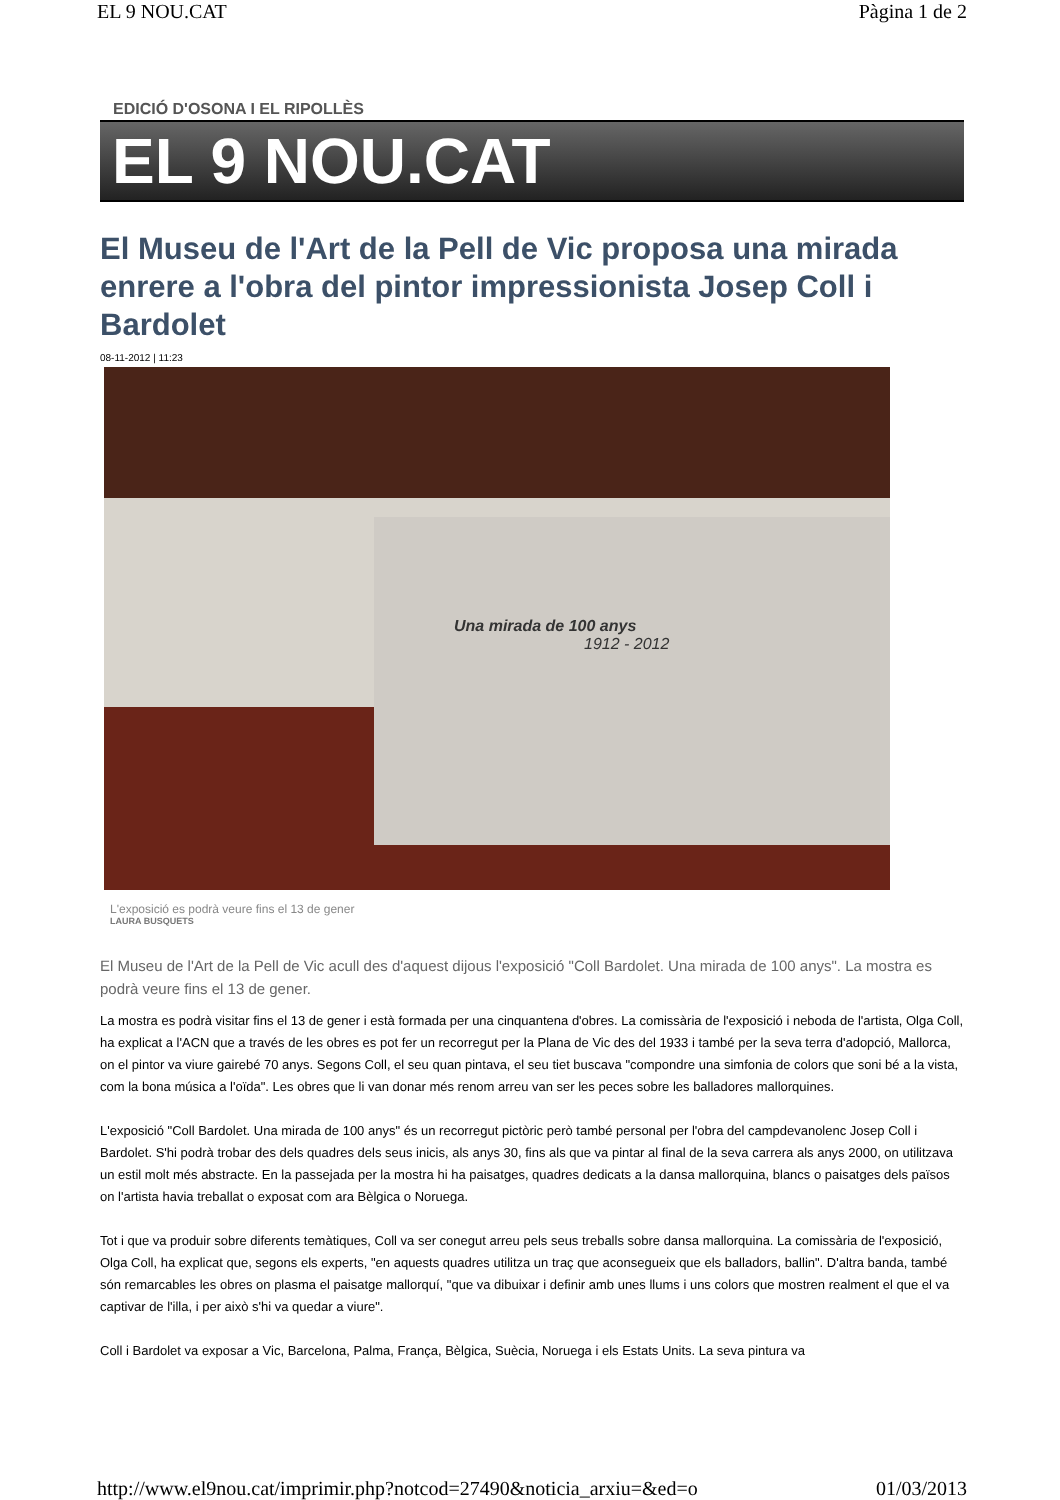EL 9 NOU.CAT Pàgina 1 de 2
EDICIÓ D'OSONA I EL RIPOLLÈS
EL 9 NOU.CAT
El Museu de l'Art de la Pell de Vic proposa una mirada enrere a l'obra del pintor impressionista Josep Coll i Bardolet
08-11-2012 | 11:23
Una mirada de 100 anys
1912 - 2012
L'exposició es podrà veure fins el 13 de gener
LAURA BUSQUETS
El Museu de l'Art de la Pell de Vic acull des d'aquest dijous l'exposició "Coll Bardolet. Una mirada de 100 anys". La mostra es podrà veure fins el 13 de gener.
La mostra es podrà visitar fins el 13 de gener i està formada per una cinquantena d'obres. La comissària de l'exposició i neboda de l'artista, Olga Coll, ha explicat a l'ACN que a través de les obres es pot fer un recorregut per la Plana de Vic des del 1933 i també per la seva terra d'adopció, Mallorca, on el pintor va viure gairebé 70 anys. Segons Coll, el seu quan pintava, el seu tiet buscava "compondre una simfonia de colors que soni bé a la vista, com la bona música a l'oïda". Les obres que li van donar més renom arreu van ser les peces sobre les balladores mallorquines.
L'exposició "Coll Bardolet. Una mirada de 100 anys" és un recorregut pictòric però també personal per l'obra del campdevanolenc Josep Coll i Bardolet. S'hi podrà trobar des dels quadres dels seus inicis, als anys 30, fins als que va pintar al final de la seva carrera als anys 2000, on utilitzava un estil molt més abstracte. En la passejada per la mostra hi ha paisatges, quadres dedicats a la dansa mallorquina, blancs o paisatges dels països on l'artista havia treballat o exposat com ara Bèlgica o Noruega.
Tot i que va produir sobre diferents temàtiques, Coll va ser conegut arreu pels seus treballs sobre dansa mallorquina. La comissària de l'exposició, Olga Coll, ha explicat que, segons els experts, "en aquests quadres utilitza un traç que aconsegueix que els balladors, ballin". D'altra banda, també són remarcables les obres on plasma el paisatge mallorquí, "que va dibuixar i definir amb unes llums i uns colors que mostren realment el que el va captivar de l'illa, i per això s'hi va quedar a viure".
Coll i Bardolet va exposar a Vic, Barcelona, Palma, França, Bèlgica, Suècia, Noruega i els Estats Units. La seva pintura va
http://www.el9nou.cat/imprimir.php?notcod=27490&noticia_arxiu=&ed=o 01/03/2013